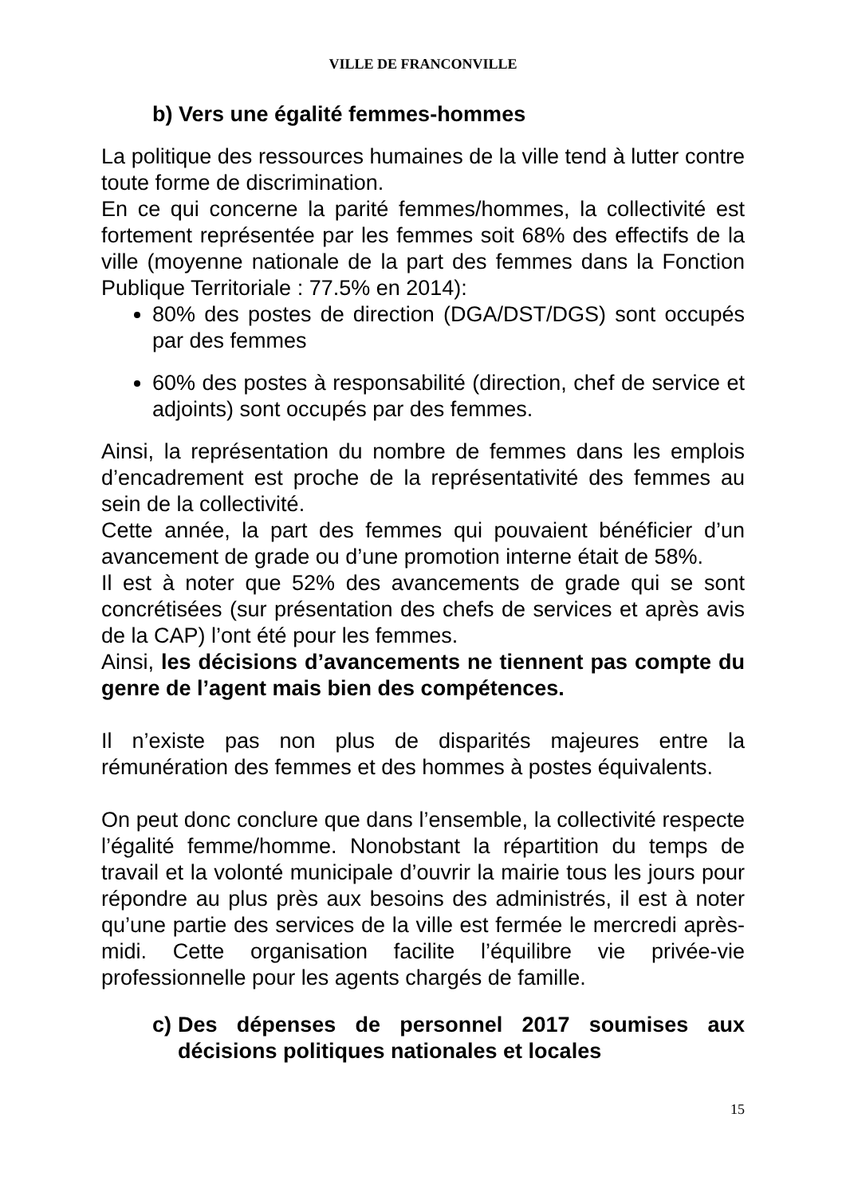VILLE DE FRANCONVILLE
b) Vers une égalité femmes-hommes
La politique des ressources humaines de la ville tend à lutter contre toute forme de discrimination.
En ce qui concerne la parité femmes/hommes, la collectivité est fortement représentée par les femmes soit 68% des effectifs de la ville (moyenne nationale de la part des femmes dans la Fonction Publique Territoriale : 77.5% en 2014):
80% des postes de direction (DGA/DST/DGS) sont occupés par des femmes
60% des postes à responsabilité (direction, chef de service et adjoints) sont occupés par des femmes.
Ainsi, la représentation du nombre de femmes dans les emplois d’encadrement est proche de la représentativité des femmes au sein de la collectivité.
Cette année, la part des femmes qui pouvaient bénéficier d’un avancement de grade ou d’une promotion interne était de 58%.
Il est à noter que 52% des avancements de grade qui se sont concrétisées (sur présentation des chefs de services et après avis de la CAP) l’ont été pour les femmes.
Ainsi, les décisions d’avancements ne tiennent pas compte du genre de l’agent mais bien des compétences.
Il n’existe pas non plus de disparités majeures entre la rémunération des femmes et des hommes à postes équivalents.
On peut donc conclure que dans l’ensemble, la collectivité respecte l’égalité femme/homme. Nonobstant la répartition du temps de travail et la volonté municipale d’ouvrir la mairie tous les jours pour répondre au plus près aux besoins des administrés, il est à noter qu’une partie des services de la ville est fermée le mercredi après-midi. Cette organisation facilite l’équilibre vie privée-vie professionnelle pour les agents chargés de famille.
c) Des dépenses de personnel 2017 soumises aux décisions politiques nationales et locales
15